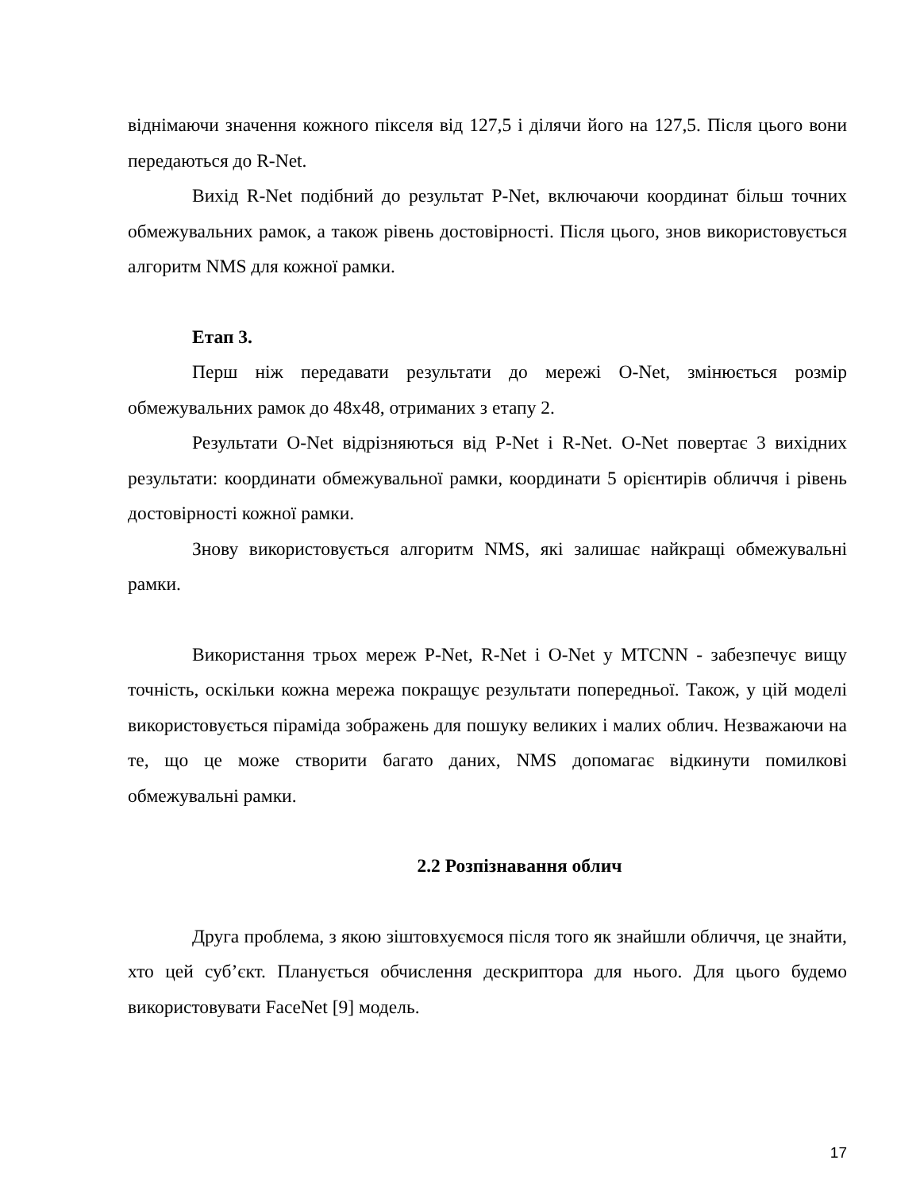віднімаючи значення кожного пікселя від 127,5 і ділячи його на 127,5. Після цього вони передаються до R-Net.
Вихід R-Net подібний до результат P-Net, включаючи координат більш точних обмежувальних рамок, а також рівень достовірності. Після цього, знов використовується алгоритм NMS для кожної рамки.
Етап 3.
Перш ніж передавати результати до мережі O-Net, змінюється розмір обмежувальних рамок до 48x48, отриманих з етапу 2.
Результати O-Net відрізняються від P-Net і R-Net. O-Net повертає 3 вихідних результати: координати обмежувальної рамки, координати 5 орієнтирів обличчя і рівень достовірності кожної рамки.
Знову використовується алгоритм NMS, які залишає найкращі обмежувальні рамки.
Використання трьох мереж P-Net, R-Net і O-Net у MTCNN - забезпечує вищу точність, оскільки кожна мережа покращує результати попередньої. Також, у цій моделі використовується піраміда зображень для пошуку великих і малих облич. Незважаючи на те, що це може створити багато даних, NMS допомагає відкинути помилкові обмежувальні рамки.
2.2 Розпізнавання облич
Друга проблема, з якою зіштовхуємося після того як знайшли обличчя, це знайти, хто цей суб’єкт. Планується обчислення дескриптора для нього. Для цього будемо використовувати FaceNet [9] модель.
17